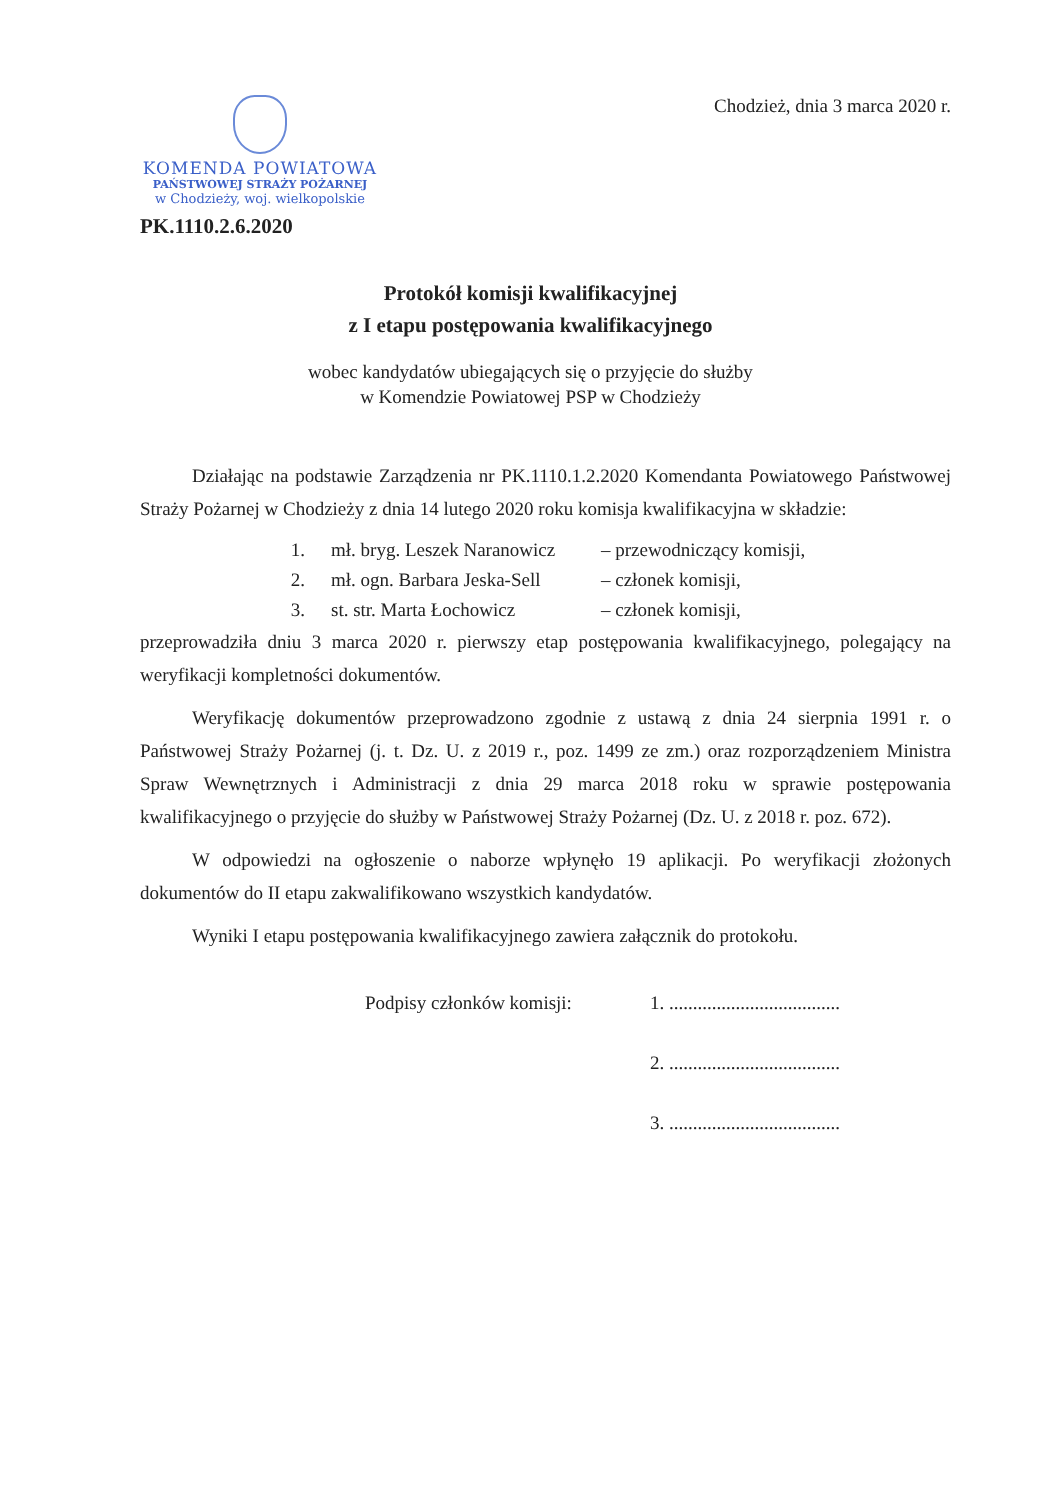KOMENDA POWIATOWA
PAŃSTWOWEJ STRAŻY POŻARNEJ
w Chodzieży, woj. wielkopolskie
Chodzież, dnia 3 marca 2020 r.
PK.1110.2.6.2020
Protokół komisji kwalifikacyjnej
z I etapu postępowania kwalifikacyjnego
wobec kandydatów ubiegających się o przyjęcie do służby
w Komendzie Powiatowej PSP w Chodzieży
Działając na podstawie Zarządzenia nr PK.1110.1.2.2020 Komendanta Powiatowego Państwowej Straży Pożarnej w Chodzieży z dnia 14 lutego 2020 roku komisja kwalifikacyjna w składzie:
1. mł. bryg. Leszek Naranowicz – przewodniczący komisji,
2. mł. ogn. Barbara Jeska-Sell – członek komisji,
3. st. str. Marta Łochowicz – członek komisji,
przeprowadziła dniu 3 marca 2020 r. pierwszy etap postępowania kwalifikacyjnego, polegający na weryfikacji kompletności dokumentów.
Weryfikację dokumentów przeprowadzono zgodnie z ustawą z dnia 24 sierpnia 1991 r. o Państwowej Straży Pożarnej (j. t. Dz. U. z 2019 r., poz. 1499 ze zm.) oraz rozporządzeniem Ministra Spraw Wewnętrznych i Administracji z dnia 29 marca 2018 roku w sprawie postępowania kwalifikacyjnego o przyjęcie do służby w Państwowej Straży Pożarnej (Dz. U. z 2018 r. poz. 672).
W odpowiedzi na ogłoszenie o naborze wpłynęło 19 aplikacji. Po weryfikacji złożonych dokumentów do II etapu zakwalifikowano wszystkich kandydatów.
Wyniki I etapu postępowania kwalifikacyjnego zawiera załącznik do protokołu.
Podpisy członków komisji:
1. ....................................
2. ....................................
3. ....................................